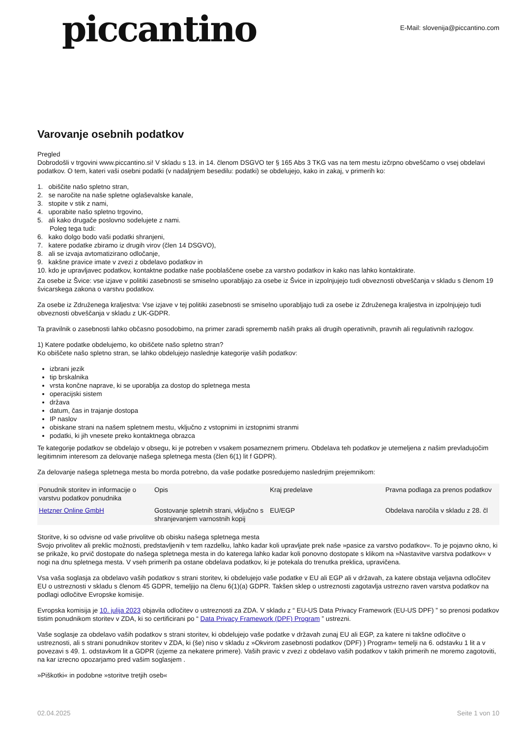piccantino
E-Mail: slovenija@piccantino.com
Varovanje osebnih podatkov
Pregled
Dobrodošli v trgovini www.piccantino.si! V skladu s 13. in 14. členom DSGVO ter § 165 Abs 3 TKG vas na tem mestu izčrpno obveščamo o vsej obdelavi podatkov. O tem, kateri vaši osebni podatki (v nadaljnjem besedilu: podatki) se obdelujejo, kako in zakaj, v primerih ko:
1. obiščite našo spletno stran,
2. se naročite na naše spletne oglaševalske kanale,
3. stopite v stik z nami,
4. uporabite našo spletno trgovino,
5. ali kako drugače poslovno sodelujete z nami.
Poleg tega tudi:
6. kako dolgo bodo vaši podatki shranjeni,
7. katere podatke zbiramo iz drugih virov (člen 14 DSGVO),
8. ali se izvaja avtomatizirano odločanje,
9. kakšne pravice imate v zvezi z obdelavo podatkov in
10. kdo je upravljavec podatkov, kontaktne podatke naše pooblaščene osebe za varstvo podatkov in kako nas lahko kontaktirate.
Za osebe iz Švice: vse izjave v politiki zasebnosti se smiselno uporabljajo za osebe iz Švice in izpolnjujejo tudi obveznosti obveščanja v skladu s členom 19 švicarskega zakona o varstvu podatkov.
Za osebe iz Združenega kraljestva: Vse izjave v tej politiki zasebnosti se smiselno uporabljajo tudi za osebe iz Združenega kraljestva in izpolnjujejo tudi obveznosti obveščanja v skladu z UK-GDPR.
Ta pravilnik o zasebnosti lahko občasno posodobimo, na primer zaradi sprememb naših praks ali drugih operativnih, pravnih ali regulativnih razlogov.
1) Katere podatke obdelujemo, ko obiščete našo spletno stran?
Ko obiščete našo spletno stran, se lahko obdelujejo naslednje kategorije vaših podatkov:
izbrani jezik
tip brskalnika
vrsta končne naprave, ki se uporablja za dostop do spletnega mesta
operacijski sistem
država
datum, čas in trajanje dostopa
IP naslov
obiskane strani na našem spletnem mestu, vključno z vstopnimi in izstopnimi stranmi
podatki, ki jih vnesete preko kontaktnega obrazca
Te kategorije podatkov se obdelajo v obsegu, ki je potreben v vsakem posameznem primeru. Obdelava teh podatkov je utemeljena z našim prevladujočim legitimnim interesom za delovanje našega spletnega mesta (člen 6(1) lit f GDPR).
Za delovanje našega spletnega mesta bo morda potrebno, da vaše podatke posredujemo naslednjim prejemnikom:
| Ponudnik storitev in informacije o varstvu podatkov ponudnika | Opis | Kraj predelave | Pravna podlaga za prenos podatkov |
| --- | --- | --- | --- |
| Hetzner Online GmbH | Gostovanje spletnih strani, vključno s shranjevanjem varnostnih kopij | EU/EGP | Obdelava naročila v skladu z 28. čl |
Storitve, ki so odvisne od vaše privolitve ob obisku našega spletnega mesta
Svojo privolitev ali preklic možnosti, predstavljenih v tem razdelku, lahko kadar koli upravljate prek naše »pasice za varstvo podatkov«. To je pojavno okno, ki se prikaže, ko prvič dostopate do našega spletnega mesta in do katerega lahko kadar koli ponovno dostopate s klikom na »Nastavitve varstva podatkov« v nogi na dnu spletnega mesta. V vseh primerih pa ostane obdelava podatkov, ki je potekala do trenutka preklica, upravičena.
Vsa vaša soglasja za obdelavo vaših podatkov s strani storitev, ki obdelujejo vaše podatke v EU ali EGP ali v državah, za katere obstaja veljavna odločitev EU o ustreznosti v skladu s členom 45 GDPR, temeljijo na členu 6(1)(a) GDPR. Takšen sklep o ustreznosti zagotavlja ustrezno raven varstva podatkov na podlagi odločitve Evropske komisije.
Evropska komisija je 10. julija 2023 objavila odločitev o ustreznosti za ZDA. V skladu z “ EU-US Data Privacy Framework (EU-US DPF) ” so prenosi podatkov tistim ponudnikom storitev v ZDA, ki so certificirani po “ Data Privacy Framework (DPF) Program ” ustrezni.
Vaše soglasje za obdelavo vaših podatkov s strani storitev, ki obdelujejo vaše podatke v državah zunaj EU ali EGP, za katere ni takšne odločitve o ustreznosti, ali s strani ponudnikov storitev v ZDA, ki (še) niso v skladu z »Okvirom zasebnosti podatkov (DPF) ) Program« temelji na 6. odstavku 1 lit a v povezavi s 49. 1. odstavkom lit a GDPR (izjeme za nekatere primere). Vaših pravic v zvezi z obdelavo vaših podatkov v takih primerih ne moremo zagotoviti, na kar izrecno opozarjamo pred vašim soglasjem .
»Piškotki« in podobne »storitve tretjih oseb«
02.04.2025 Seite 1 von 10